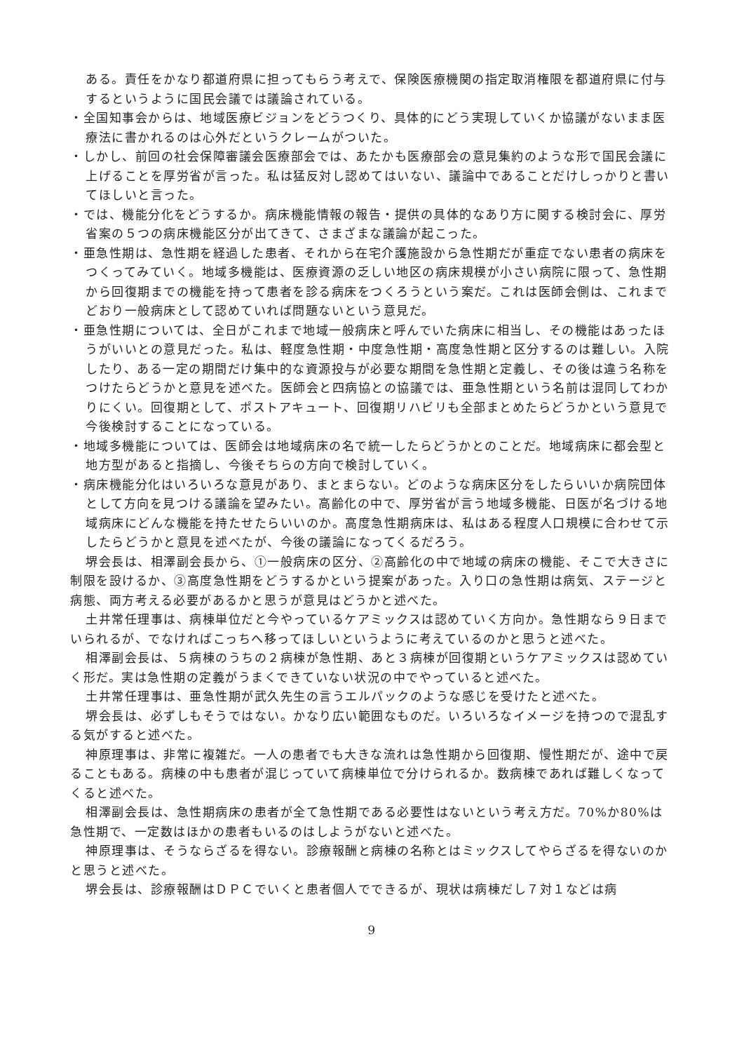ある。責任をかなり都道府県に担ってもらう考えで、保険医療機関の指定取消権限を都道府県に付与するというように国民会議では議論されている。
・全国知事会からは、地域医療ビジョンをどうつくり、具体的にどう実現していくか協議がないまま医療法に書かれるのは心外だというクレームがついた。
・しかし、前回の社会保障審議会医療部会では、あたかも医療部会の意見集約のような形で国民会議に上げることを厚労省が言った。私は猛反対し認めてはいない、議論中であることだけしっかりと書いてほしいと言った。
・では、機能分化をどうするか。病床機能情報の報告・提供の具体的なあり方に関する検討会に、厚労省案の５つの病床機能区分が出てきて、さまざまな議論が起こった。
・亜急性期は、急性期を経過した患者、それから在宅介護施設から急性期だが重症でない患者の病床をつくってみていく。地域多機能は、医療資源の乏しい地区の病床規模が小さい病院に限って、急性期から回復期までの機能を持って患者を診る病床をつくろうという案だ。これは医師会側は、これまでどおり一般病床として認めていれば問題ないという意見だ。
・亜急性期については、全日がこれまで地域一般病床と呼んでいた病床に相当し、その機能はあったほうがいいとの意見だった。私は、軽度急性期・中度急性期・高度急性期と区分するのは難しい。入院したり、ある一定の期間だけ集中的な資源投与が必要な期間を急性期と定義し、その後は違う名称をつけたらどうかと意見を述べた。医師会と四病協との協議では、亜急性期という名前は混同してわかりにくい。回復期として、ポストアキュート、回復期リハビリも全部まとめたらどうかという意見で今後検討することになっている。
・地域多機能については、医師会は地域病床の名で統一したらどうかとのことだ。地域病床に都会型と地方型があると指摘し、今後そちらの方向で検討していく。
・病床機能分化はいろいろな意見があり、まとまらない。どのような病床区分をしたらいいか病院団体として方向を見つける議論を望みたい。高齢化の中で、厚労省が言う地域多機能、日医が名づける地域病床にどんな機能を持たせたらいいのか。高度急性期病床は、私はある程度人口規模に合わせて示したらどうかと意見を述べたが、今後の議論になってくるだろう。
堺会長は、相澤副会長から、①一般病床の区分、②高齢化の中で地域の病床の機能、そこで大きさに制限を設けるか、③高度急性期をどうするかという提案があった。入り口の急性期は病気、ステージと病態、両方考える必要があるかと思うが意見はどうかと述べた。
土井常任理事は、病棟単位だと今やっているケアミックスは認めていく方向か。急性期なら９日までいられるが、でなければこっちへ移ってほしいというように考えているのかと思うと述べた。
相澤副会長は、５病棟のうちの２病棟が急性期、あと３病棟が回復期というケアミックスは認めていく形だ。実は急性期の定義がうまくできていない状況の中でやっていると述べた。
土井常任理事は、亜急性期が武久先生の言うエルパックのような感じを受けたと述べた。
堺会長は、必ずしもそうではない。かなり広い範囲なものだ。いろいろなイメージを持つので混乱する気がすると述べた。
神原理事は、非常に複雑だ。一人の患者でも大きな流れは急性期から回復期、慢性期だが、途中で戻ることもある。病棟の中も患者が混じっていて病棟単位で分けられるか。数病棟であれば難しくなってくると述べた。
相澤副会長は、急性期病床の患者が全て急性期である必要性はないという考え方だ。70%か80%は急性期で、一定数はほかの患者もいるのはしようがないと述べた。
神原理事は、そうならざるを得ない。診療報酬と病棟の名称とはミックスしてやらざるを得ないのかと思うと述べた。
堺会長は、診療報酬はＤＰＣでいくと患者個人でできるが、現状は病棟だし７対１などは病
9